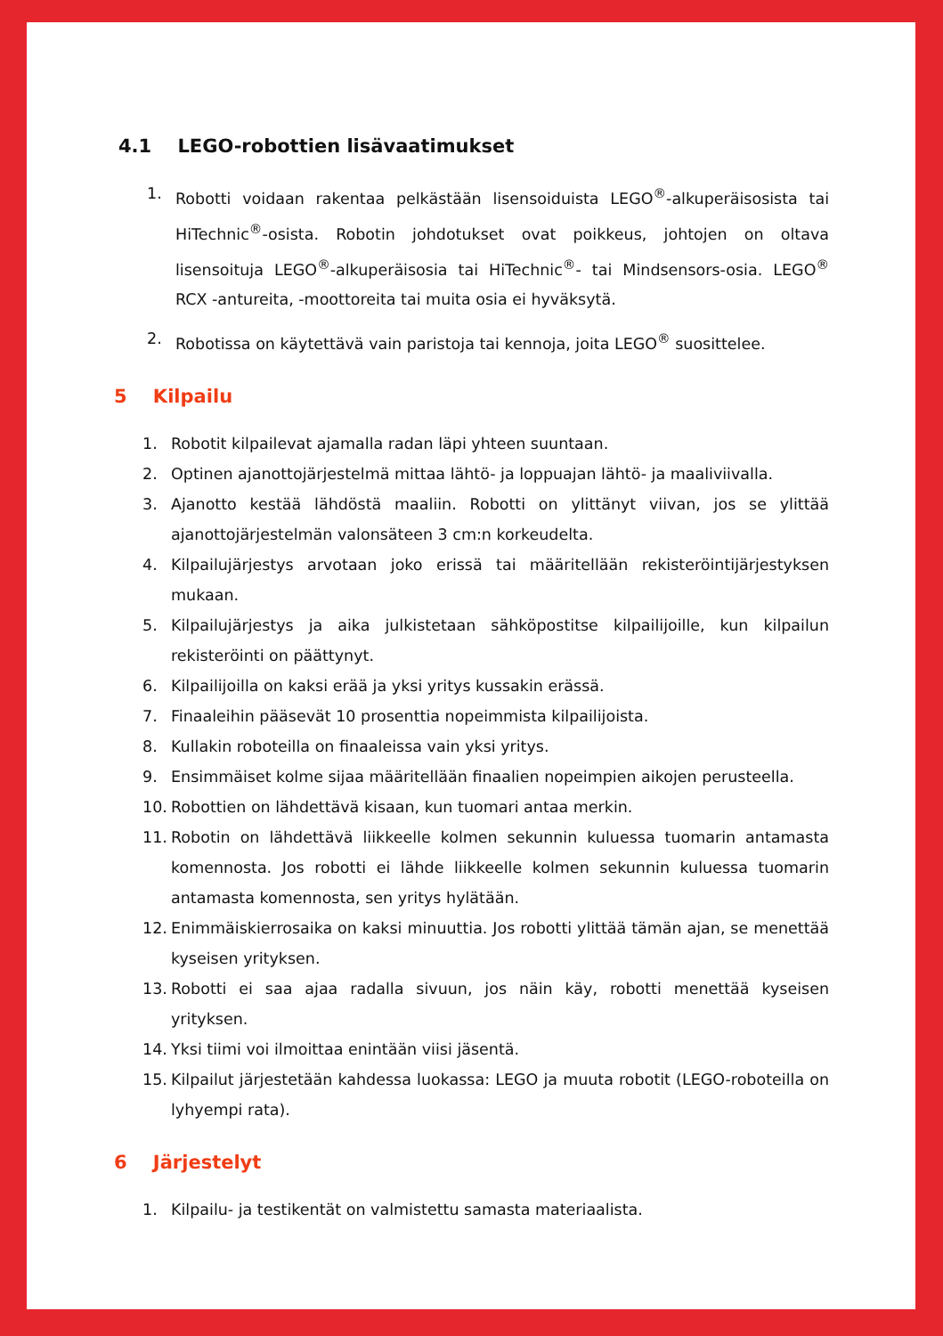4.1 LEGO-robottien lisävaatimukset
1. Robotti voidaan rakentaa pelkästään lisensoiduista LEGO<sup>®</sup>-alkuperäisosista tai HiTechnic<sup>®</sup>-osista. Robotin johdotukset ovat poikkeus, johtojen on oltava lisensoituja LEGO<sup>®</sup>-alkuperäisosia tai HiTechnic<sup>®</sup>- tai Mindsensors-osia. LEGO<sup>®</sup> RCX -antureita, -moottoreita tai muita osia ei hyväksytä.
2. Robotissa on käytettävä vain paristoja tai kennoja, joita LEGO<sup>®</sup> suosittelee.
5 Kilpailu
1. Robotit kilpailevat ajamalla radan läpi yhteen suuntaan.
2. Optinen ajanottojärjestelmä mittaa lähtö- ja loppuajan lähtö- ja maaliviivalla.
3. Ajanotto kestää lähdöstä maaliin. Robotti on ylittänyt viivan, jos se ylittää ajanottojärjestelmän valonsäteen 3 cm:n korkeudelta.
4. Kilpailujärjestys arvotaan joko erissä tai määritellään rekisteröintijärjestyksen mukaan.
5. Kilpailujärjestys ja aika julkistetaan sähköpostitse kilpailijoille, kun kilpailun rekisteröinti on päättynyt.
6. Kilpailijoilla on kaksi erää ja yksi yritys kussakin erässä.
7. Finaaleihin pääsevät 10 prosenttia nopeimmista kilpailijoista.
8. Kullakin roboteilla on finaaleissa vain yksi yritys.
9. Ensimmäiset kolme sijaa määritellään finaalien nopeimpien aikojen perusteella.
10. Robottien on lähdettävä kisaan, kun tuomari antaa merkin.
11. Robotin on lähdettävä liikkeelle kolmen sekunnin kuluessa tuomarin antamasta komennosta. Jos robotti ei lähde liikkeelle kolmen sekunnin kuluessa tuomarin antamasta komennosta, sen yritys hylätään.
12. Enimmäiskierrosaika on kaksi minuuttia. Jos robotti ylittää tämän ajan, se menettää kyseisen yrityksen.
13. Robotti ei saa ajaa radalla sivuun, jos näin käy, robotti menettää kyseisen yrityksen.
14. Yksi tiimi voi ilmoittaa enintään viisi jäsentä.
15. Kilpailut järjestetään kahdessa luokassa: LEGO ja muuta robotit (LEGO-roboteilla on lyhyempi rata).
6 Järjestelyt
1. Kilpailu- ja testikentät on valmistettu samasta materiaalista.